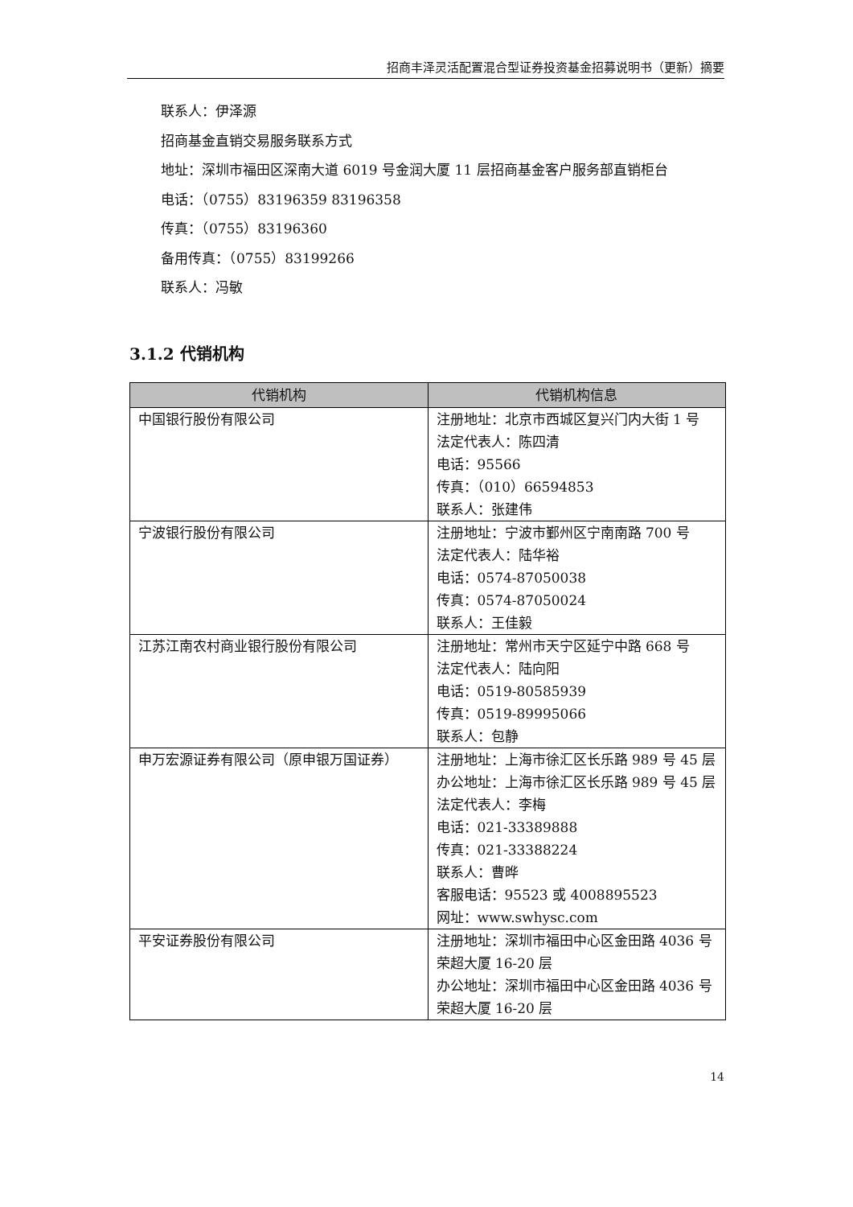招商丰泽灵活配置混合型证券投资基金招募说明书（更新）摘要
联系人：伊泽源
招商基金直销交易服务联系方式
地址：深圳市福田区深南大道 6019 号金润大厦 11 层招商基金客户服务部直销柜台
电话：（0755）83196359 83196358
传真：（0755）83196360
备用传真：（0755）83199266
联系人：冯敏
3.1.2 代销机构
| 代销机构 | 代销机构信息 |
| --- | --- |
| 中国银行股份有限公司 | 注册地址：北京市西城区复兴门内大街 1 号 法定代表人：陈四清 电话：95566 传真：（010）66594853 联系人：张建伟 |
| 宁波银行股份有限公司 | 注册地址：宁波市鄞州区宁南南路 700 号 法定代表人：陆华裕 电话：0574-87050038 传真：0574-87050024 联系人：王佳毅 |
| 江苏江南农村商业银行股份有限公司 | 注册地址：常州市天宁区延宁中路 668 号 法定代表人：陆向阳 电话：0519-80585939 传真：0519-89995066 联系人：包静 |
| 申万宏源证券有限公司（原申银万国证券） | 注册地址：上海市徐汇区长乐路 989 号 45 层 办公地址：上海市徐汇区长乐路 989 号 45 层 法定代表人：李梅 电话：021-33389888 传真：021-33388224 联系人：曹晔 客服电话：95523 或 4008895523 网址：www.swhysc.com |
| 平安证券股份有限公司 | 注册地址：深圳市福田中心区金田路 4036 号荣超大厦 16-20 层 办公地址：深圳市福田中心区金田路 4036 号荣超大厦 16-20 层 |
14